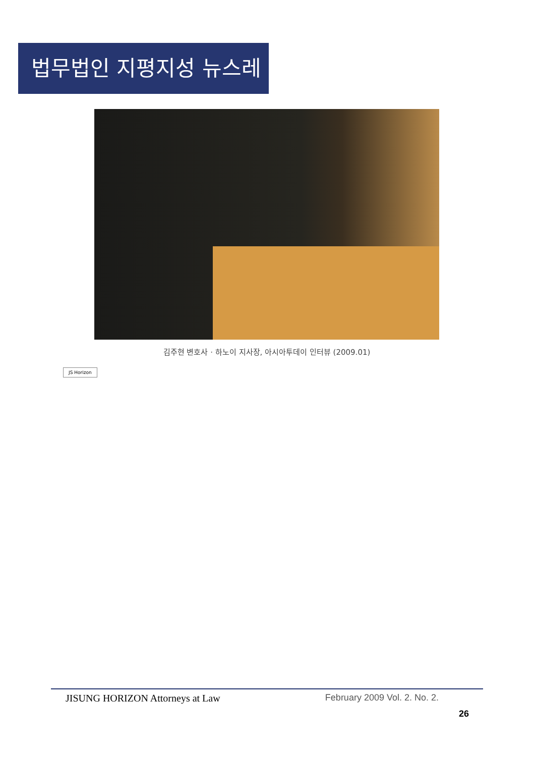법무법인 지평지성 뉴스레터
김주현 변호사 · 하노이 지사장, 아시아투데이 인터뷰 (2009.01)
JS Horizon
JISUNG HORIZON Attorneys at Law February 2009 Vol. 2. No. 2.
26